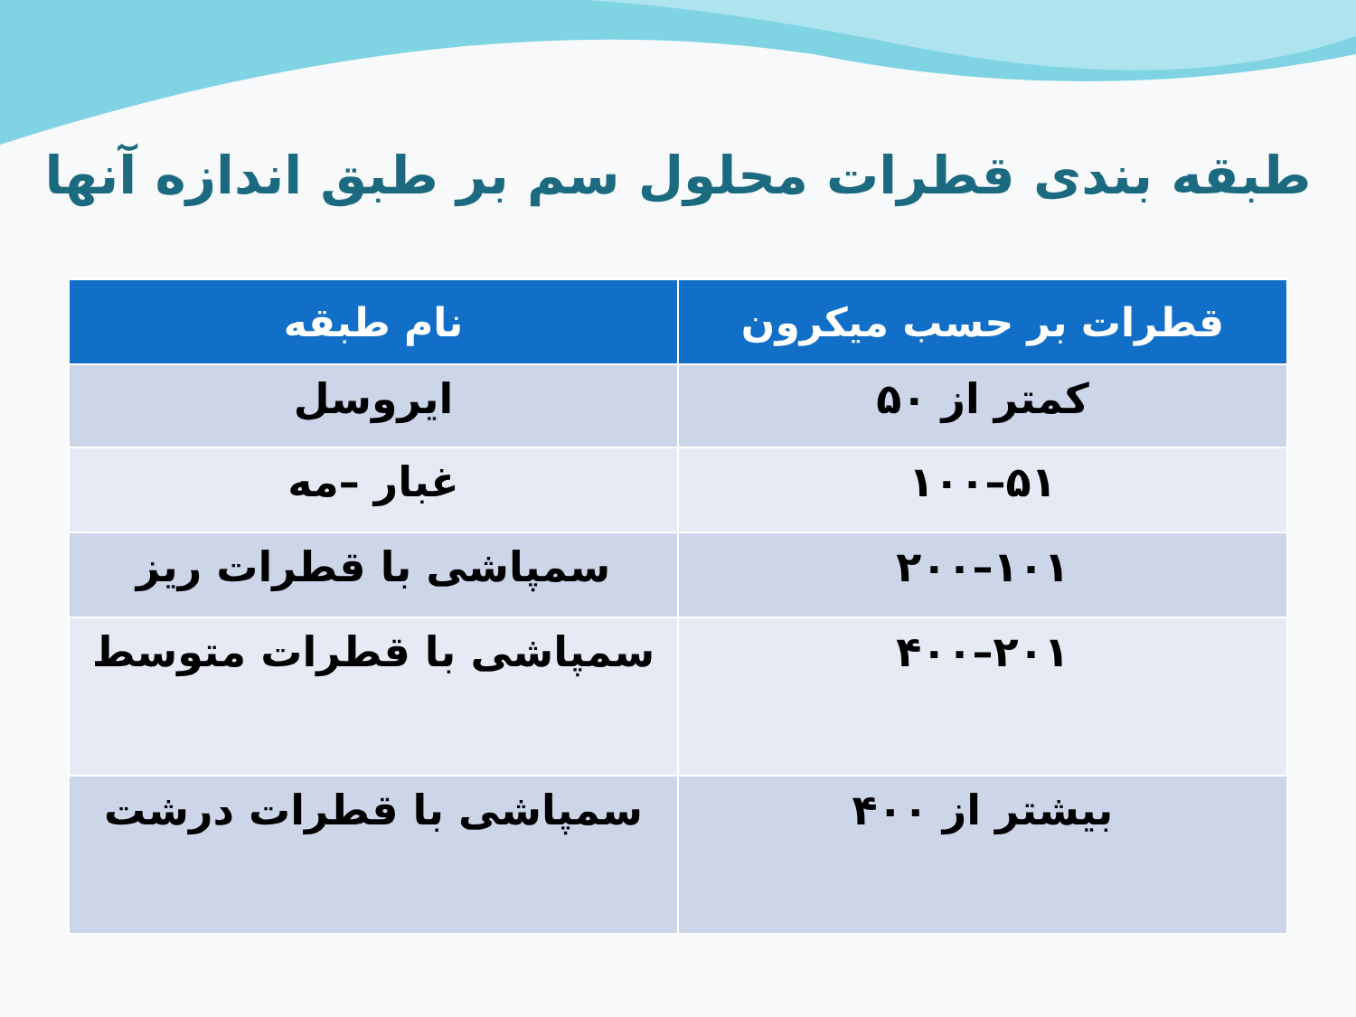طبقه بندی قطرات محلول سم بر طبق اندازه آنها
| قطرات بر حسب میکرون | نام طبقه |
| --- | --- |
| کمتر از ۵۰ | ایروسل |
| ۵۱–۱۰۰ | غبار –مه |
| ۱۰۱–۲۰۰ | سمپاشی با قطرات ریز |
| ۲۰۱–۴۰۰ | سمپاشی با قطرات متوسط |
| بیشتر از ۴۰۰ | سمپاشی با قطرات درشت |